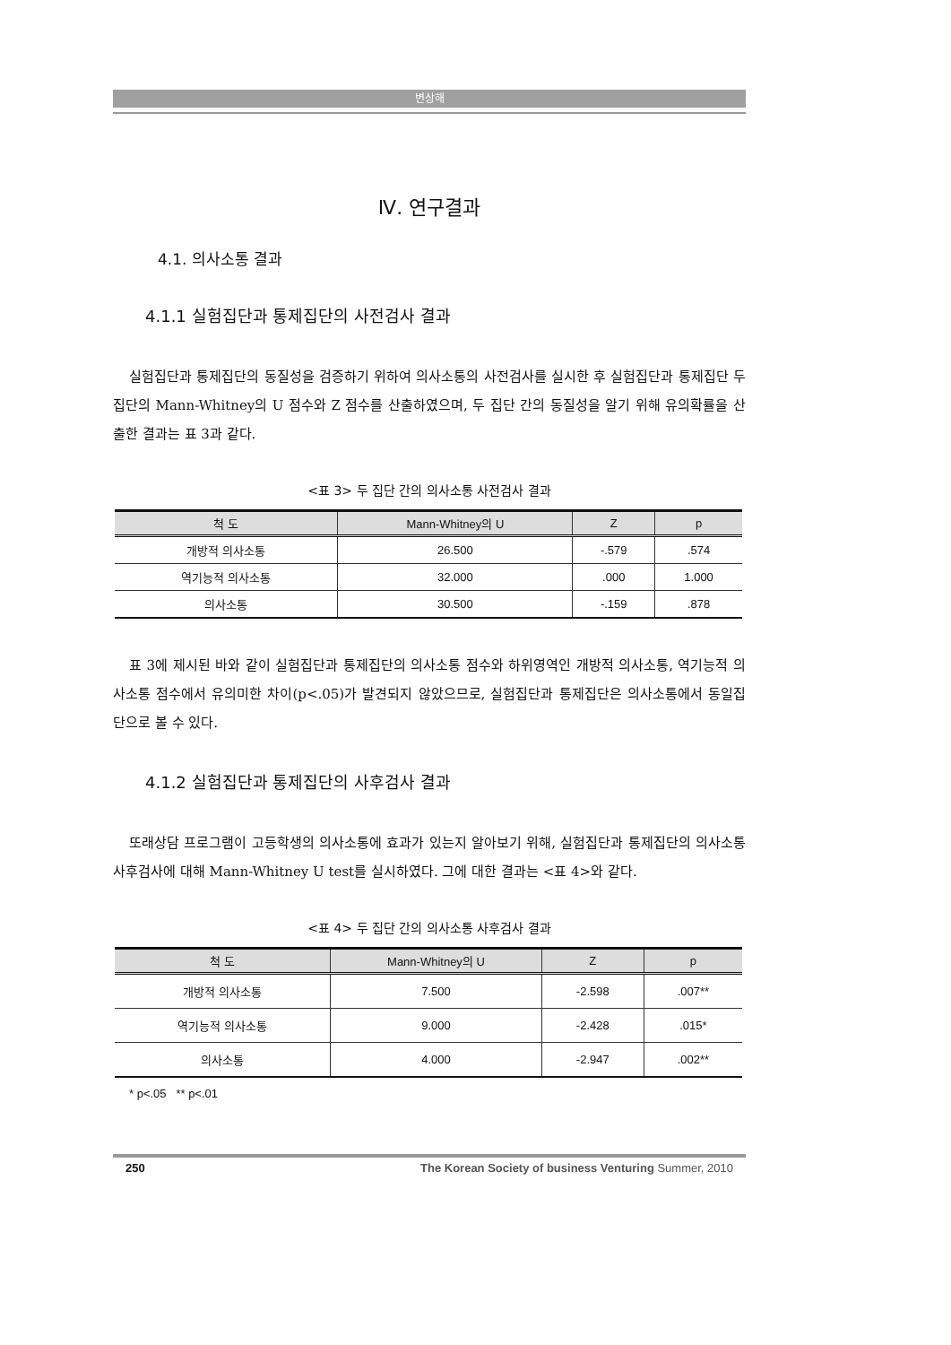변상해
Ⅳ. 연구결과
4.1. 의사소통 결과
4.1.1 실험집단과 통제집단의 사전검사 결과
실험집단과 통제집단의 동질성을 검증하기 위하여 의사소통의 사전검사를 실시한 후 실험집단과 통제집단 두 집단의 Mann-Whitney의 U 점수와 Z 점수를 산출하였으며, 두 집단 간의 동질성을 알기 위해 유의확률을 산출한 결과는 표 3과 같다.
<표 3> 두 집단 간의 의사소통 사전검사 결과
| 척 도 | Mann-Whitney의 U | Z | p |
| --- | --- | --- | --- |
| 개방적 의사소통 | 26.500 | -.579 | .574 |
| 역기능적 의사소통 | 32.000 | .000 | 1.000 |
| 의사소통 | 30.500 | -.159 | .878 |
표 3에 제시된 바와 같이 실험집단과 통제집단의 의사소통 점수와 하위영역인 개방적 의사소통, 역기능적 의사소통 점수에서 유의미한 차이(p<.05)가 발견되지 않았으므로, 실험집단과 통제집단은 의사소통에서 동일집단으로 볼 수 있다.
4.1.2 실험집단과 통제집단의 사후검사 결과
또래상담 프로그램이 고등학생의 의사소통에 효과가 있는지 알아보기 위해, 실험집단과 통제집단의 의사소통 사후검사에 대해 Mann-Whitney U test를 실시하였다. 그에 대한 결과는 <표 4>와 같다.
<표 4> 두 집단 간의 의사소통 사후검사 결과
| 척 도 | Mann-Whitney의 U | Z | p |
| --- | --- | --- | --- |
| 개방적 의사소통 | 7.500 | -2.598 | .007** |
| 역기능적 의사소통 | 9.000 | -2.428 | .015* |
| 의사소통 | 4.000 | -2.947 | .002** |
* p<.05 ** p<.01
250 The Korean Society of business Venturing Summer, 2010